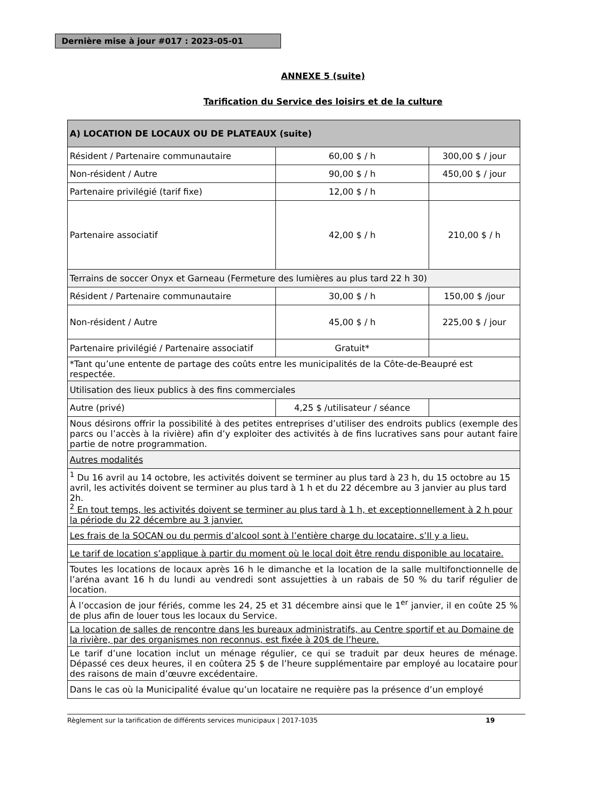Dernière mise à jour #017 : 2023-05-01
ANNEXE 5 (suite)
Tarification du Service des loisirs et de la culture
| A) LOCATION DE LOCAUX OU DE PLATEAUX (suite) | | |
| --- | --- | --- |
| Résident / Partenaire communautaire | 60,00 $ / h | 300,00 $ / jour |
| Non-résident / Autre | 90,00 $ / h | 450,00 $ / jour |
| Partenaire privilégié (tarif fixe) | 12,00 $ / h | |
| Partenaire associatif | 42,00 $ / h | 210,00 $ / h |
| Terrains de soccer Onyx et Garneau (Fermeture des lumières au plus tard 22 h 30) | | |
| Résident / Partenaire communautaire | 30,00 $ / h | 150,00 $ /jour |
| Non-résident / Autre | 45,00 $ / h | 225,00 $ / jour |
| Partenaire privilégié / Partenaire associatif | Gratuit* | |
| *Tant qu’une entente de partage des coûts entre les municipalités de la Côte-de-Beaupré est respectée. | | |
| Utilisation des lieux publics à des fins commerciales | | |
| Autre (privé) | 4,25 $ /utilisateur / séance | |
| Nous désirons offrir la possibilité à des petites entreprises d’utiliser des endroits publics (exemple des parcs ou l’accès à la rivière) afin d’y exploiter des activités à de fins lucratives sans pour autant faire partie de notre programmation. | | |
| Autres modalités | | |
| <sup>1</sup> Du 16 avril au 14 octobre, les activités doivent se terminer au plus tard à 23 h, du 15 octobre au 15 avril, les activités doivent se terminer au plus tard à 1 h et du 22 décembre au 3 janvier au plus tard 2h. <sup>2</sup> En tout temps, les activités doivent se terminer au plus tard à 1 h, et exceptionnellement à 2 h pour la période du 22 décembre au 3 janvier. | | |
| Les frais de la SOCAN ou du permis d’alcool sont à l’entière charge du locataire, s’Il y a lieu. | | |
| Le tarif de location s’applique à partir du moment où le local doit être rendu disponible au locataire. | | |
| Toutes les locations de locaux après 16 h le dimanche et la location de la salle multifonctionnelle de l’aréna avant 16 h du lundi au vendredi sont assujetties à un rabais de 50 % du tarif régulier de location. | | |
| À l’occasion de jour fériés, comme les 24, 25 et 31 décembre ainsi que le 1<sup>er</sup> janvier, il en coûte 25 % de plus afin de louer tous les locaux du Service. | | |
| La location de salles de rencontre dans les bureaux administratifs, au Centre sportif et au Domaine de la rivière, par des organismes non reconnus, est fixée à 20$ de l’heure. | | |
| Le tarif d’une location inclut un ménage régulier, ce qui se traduit par deux heures de ménage. Dépassé ces deux heures, il en coûtera 25 $ de l’heure supplémentaire par employé au locataire pour des raisons de main d’œuvre excédentaire. | | |
| Dans le cas où la Municipalité évalue qu’un locataire ne requière pas la présence d’un employé | | |
Règlement sur la tarification de différents services municipaux | 2017-1035 19